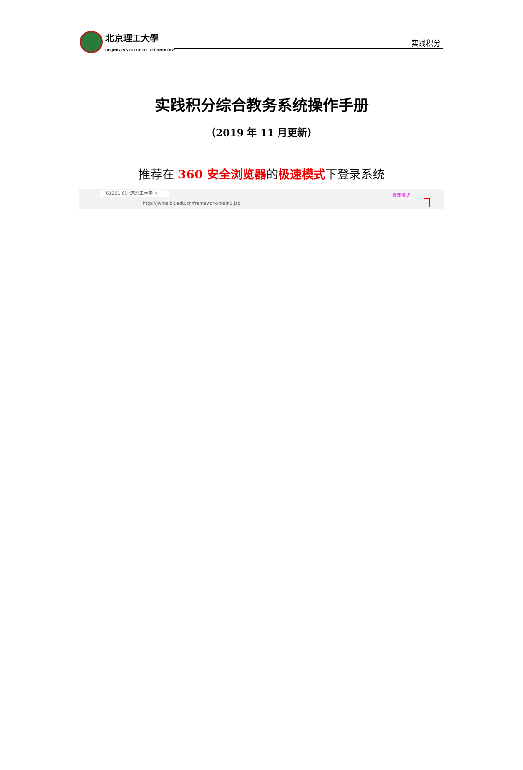北京理工大學
BEIJING INSTITUTE OF TECHNOLOGY
实践积分
实践积分综合教务系统操作手册
（2019 年 11 月更新）
推荐在 360 安全浏览器的极速模式下登录系统
[61201 6]北京理工大学 × 极速模式
http://jwms.bit.edu.cn/framework/main1.jsp